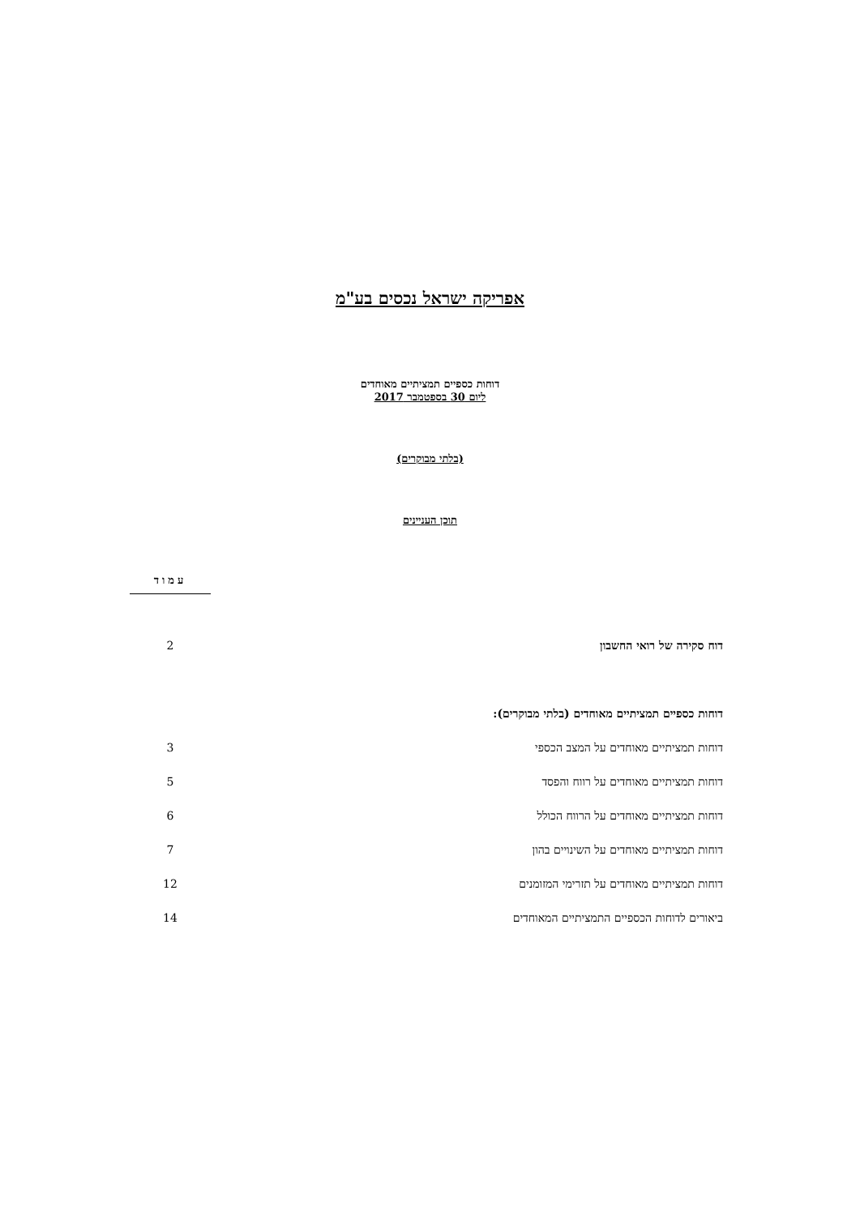אפריקה ישראל נכסים בע"מ
דוחות כספיים תמציתיים מאוחדים
ליום 30 בספטמבר 2017
(בלתי מבוקרים)
תוכן העניינים
| | עמוד |
| --- | --- |
| דוח סקירה של רואי החשבון | 2 |
| דוחות כספיים תמציתיים מאוחדים (בלתי מבוקרים): | |
| דוחות תמציתיים מאוחדים על המצב הכספי | 3 |
| דוחות תמציתיים מאוחדים על רווח והפסד | 5 |
| דוחות תמציתיים מאוחדים על הרווח הכולל | 6 |
| דוחות תמציתיים מאוחדים על השינויים בהון | 7 |
| דוחות תמציתיים מאוחדים על תזרימי המזומנים | 12 |
| ביאורים לדוחות הכספיים התמציתיים המאוחדים | 14 |